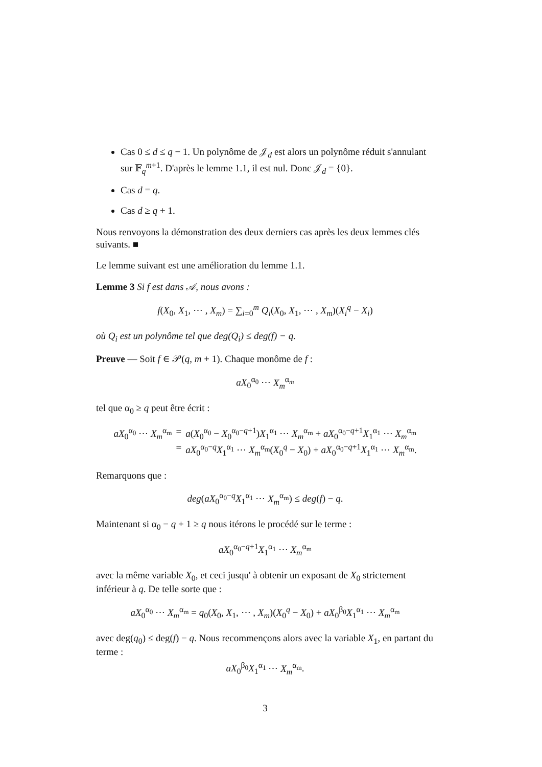Cas 0 ≤ d ≤ q − 1. Un polynôme de 𝒥<sub>d</sub> est alors un polynôme réduit s'annulant sur 𝔽<sub>q</sub><sup>m+1</sup>. D'après le lemme 1.1, il est nul. Donc 𝒥<sub>d</sub> = {0}.
Cas d = q.
Cas d ≥ q + 1.
Nous renvoyons la démonstration des deux derniers cas après les deux lemmes clés suivants. ■
Le lemme suivant est une amélioration du lemme 1.1.
Lemme 3 Si f est dans 𝒜, nous avons :
f(X<sub>0</sub>, X<sub>1</sub>, ⋯ , X<sub>m</sub>) = ∑<sub>i=0</sub><sup>m</sup> Q<sub>i</sub>(X<sub>0</sub>, X<sub>1</sub>, ⋯ , X<sub>m</sub>)(X<sub>i</sub><sup>q</sup> − X<sub>i</sub>)
où Q<sub>i</sub> est un polynôme tel que deg(Q<sub>i</sub>) ≤ deg(f) − q.
Preuve — Soit f ∈ 𝒫(q, m + 1). Chaque monôme de f :
aX<sub>0</sub><sup>α<sub>0</sub></sup> ⋯ X<sub>m</sub><sup>α<sub>m</sub></sup>
tel que α<sub>0</sub> ≥ q peut être écrit :
aX<sub>0</sub><sup>α<sub>0</sub></sup> ⋯ X<sub>m</sub><sup>α<sub>m</sub></sup> = a(X<sub>0</sub><sup>α<sub>0</sub></sup> − X<sub>0</sub><sup>α<sub>0</sub>−q+1</sup>)X<sub>1</sub><sup>α<sub>1</sub></sup> ⋯ X<sub>m</sub><sup>α<sub>m</sub></sup> + aX<sub>0</sub><sup>α<sub>0</sub>−q+1</sup>X<sub>1</sub><sup>α<sub>1</sub></sup> ⋯ X<sub>m</sub><sup>α<sub>m</sub></sup> = aX<sub>0</sub><sup>α<sub>0</sub>−q</sup>X<sub>1</sub><sup>α<sub>1</sub></sup> ⋯ X<sub>m</sub><sup>α<sub>m</sub></sup>(X<sub>0</sub><sup>q</sup> − X<sub>0</sub>) + aX<sub>0</sub><sup>α<sub>0</sub>−q+1</sup>X<sub>1</sub><sup>α<sub>1</sub></sup> ⋯ X<sub>m</sub><sup>α<sub>m</sub></sup>.
Remarquons que :
deg(aX<sub>0</sub><sup>α<sub>0</sub>−q</sup>X<sub>1</sub><sup>α<sub>1</sub></sup> ⋯ X<sub>m</sub><sup>α<sub>m</sub></sup>) ≤ deg(f) − q.
Maintenant si α<sub>0</sub> − q + 1 ≥ q nous itérons le procédé sur le terme :
aX<sub>0</sub><sup>α<sub>0</sub>−q+1</sup>X<sub>1</sub><sup>α<sub>1</sub></sup> ⋯ X<sub>m</sub><sup>α<sub>m</sub></sup>
avec la même variable X<sub>0</sub>, et ceci jusqu' à obtenir un exposant de X<sub>0</sub> strictement inférieur à q. De telle sorte que :
aX<sub>0</sub><sup>α<sub>0</sub></sup> ⋯ X<sub>m</sub><sup>α<sub>m</sub></sup> = q<sub>0</sub>(X<sub>0</sub>, X<sub>1</sub>, ⋯ , X<sub>m</sub>)(X<sub>0</sub><sup>q</sup> − X<sub>0</sub>) + aX<sub>0</sub><sup>β<sub>0</sub></sup>X<sub>1</sub><sup>α<sub>1</sub></sup> ⋯ X<sub>m</sub><sup>α<sub>m</sub></sup>
avec deg(q<sub>0</sub>) ≤ deg(f) − q. Nous recommençons alors avec la variable X<sub>1</sub>, en partant du terme :
aX<sub>0</sub><sup>β<sub>0</sub></sup>X<sub>1</sub><sup>α<sub>1</sub></sup> ⋯ X<sub>m</sub><sup>α<sub>m</sub></sup>.
3